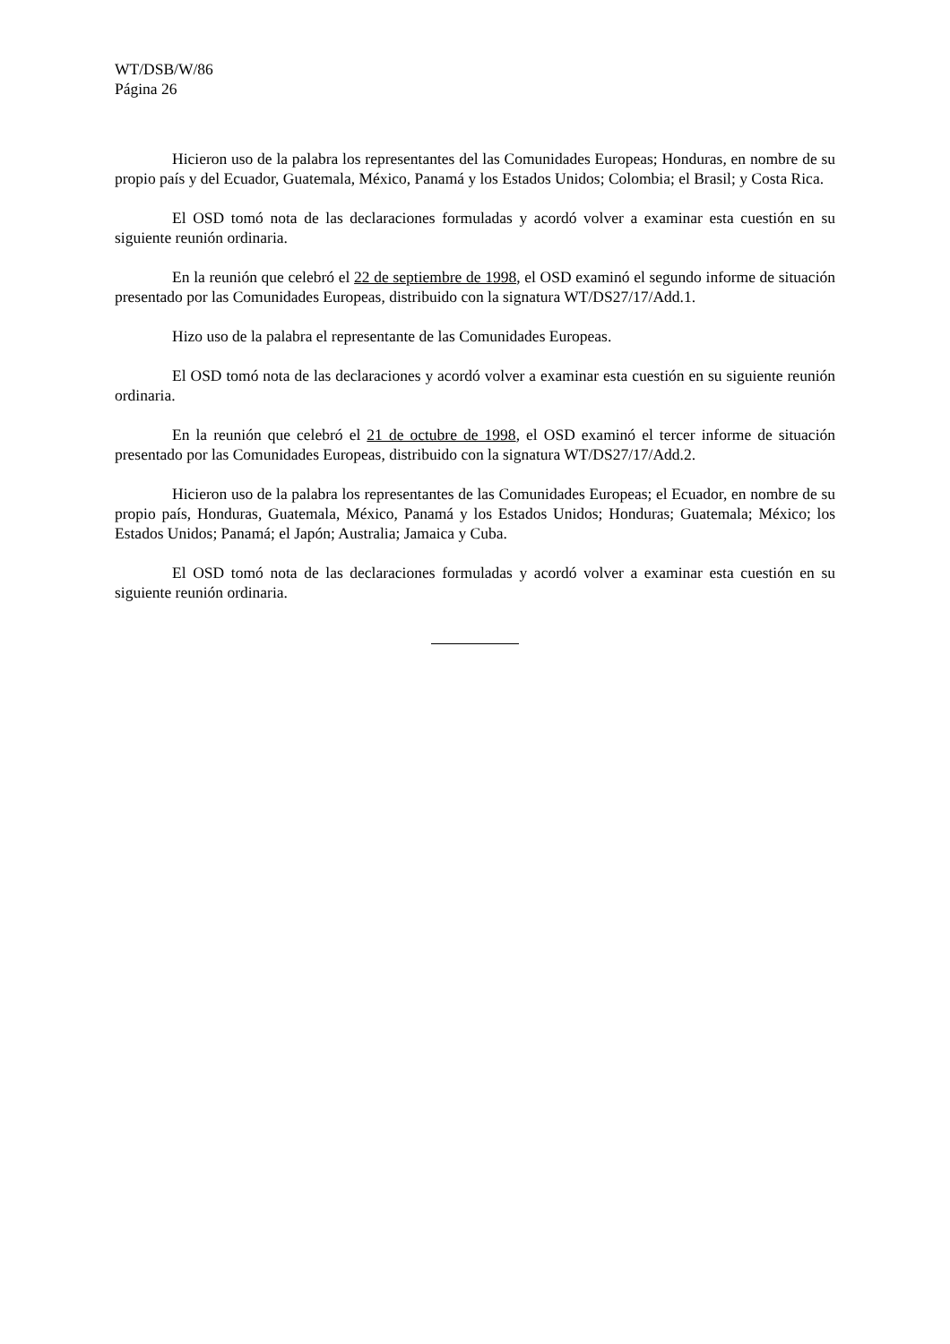WT/DSB/W/86
Página 26
Hicieron uso de la palabra los representantes del las Comunidades Europeas; Honduras, en nombre de su propio país y del Ecuador, Guatemala, México, Panamá y los Estados Unidos; Colombia; el Brasil; y Costa Rica.
El OSD tomó nota de las declaraciones formuladas y acordó volver a examinar esta cuestión en su siguiente reunión ordinaria.
En la reunión que celebró el 22 de septiembre de 1998, el OSD examinó el segundo informe de situación presentado por las Comunidades Europeas, distribuido con la signatura WT/DS27/17/Add.1.
Hizo uso de la palabra el representante de las Comunidades Europeas.
El OSD tomó nota de las declaraciones y acordó volver a examinar esta cuestión en su siguiente reunión ordinaria.
En la reunión que celebró el 21 de octubre de 1998, el OSD examinó el tercer informe de situación presentado por las Comunidades Europeas, distribuido con la signatura WT/DS27/17/Add.2.
Hicieron uso de la palabra los representantes de las Comunidades Europeas; el Ecuador, en nombre de su propio país, Honduras, Guatemala, México, Panamá y los Estados Unidos; Honduras; Guatemala; México; los Estados Unidos; Panamá; el Japón; Australia; Jamaica y Cuba.
El OSD tomó nota de las declaraciones formuladas y acordó volver a examinar esta cuestión en su siguiente reunión ordinaria.